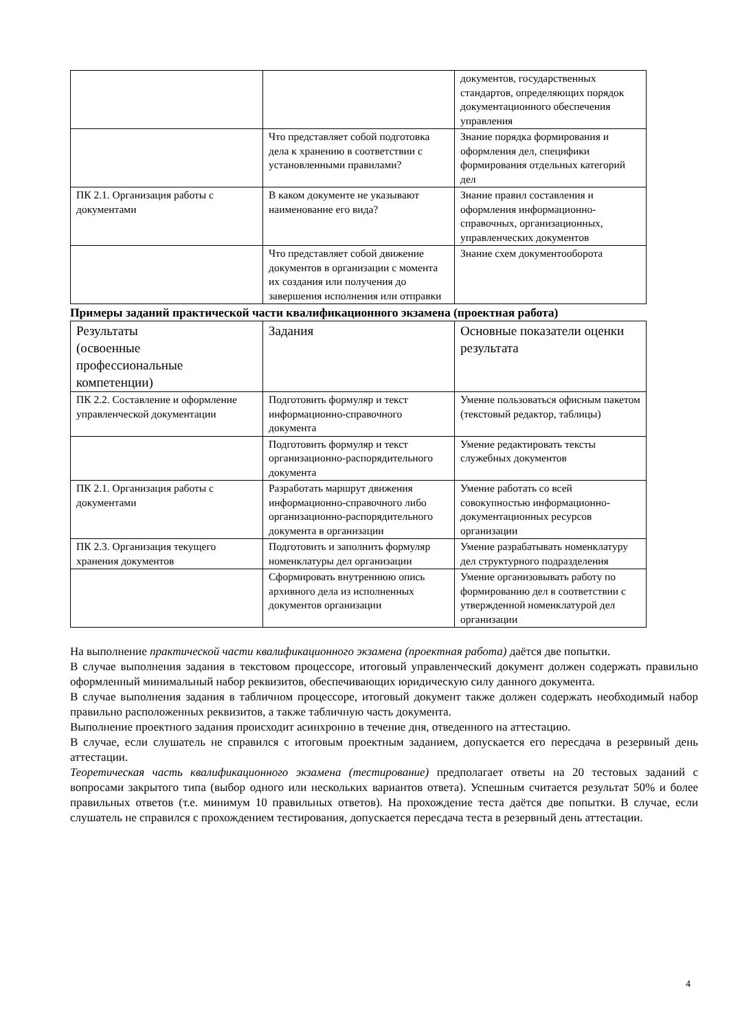| | | документов, государственных стандартов, определяющих порядок документационного обеспечения управления |
| | Что представляет собой подготовка дела к хранению в соответствии с установленными правилами? | Знание порядка формирования и оформления дел, специфики формирования отдельных категорий дел |
| ПК 2.1. Организация работы с документами | В каком документе не указывают наименование его вида? | Знание правил составления и оформления информационно-справочных, организационных, управленческих документов |
| | Что представляет собой движение документов в организации с момента их создания или получения до завершения исполнения или отправки | Знание схем документооборота |
Примеры заданий практической части квалификационного экзамена (проектная работа)
| Результаты (освоенные профессиональные компетенции) | Задания | Основные показатели оценки результата |
| --- | --- | --- |
| ПК 2.2. Составление и оформление управленческой документации | Подготовить формуляр и текст информационно-справочного документа | Умение пользоваться офисным пакетом (текстовый редактор, таблицы) |
| | Подготовить формуляр и текст организационно-распорядительного документа | Умение редактировать тексты служебных документов |
| ПК 2.1. Организация работы с документами | Разработать маршрут движения информационно-справочного либо организационно-распорядительного документа в организации | Умение работать со всей совокупностью информационно-документационных ресурсов организации |
| ПК 2.3. Организация текущего хранения документов | Подготовить и заполнить формуляр номенклатуры дел организации | Умение разрабатывать номенклатуру дел структурного подразделения |
| | Сформировать внутреннюю опись архивного дела из исполненных документов организации | Умение организовывать работу по формированию дел в соответствии с утвержденной номенклатурой дел организации |
На выполнение практической части квалификационного экзамена (проектная работа) даётся две попытки.
В случае выполнения задания в текстовом процессоре, итоговый управленческий документ должен содержать правильно оформленный минимальный набор реквизитов, обеспечивающих юридическую силу данного документа.
В случае выполнения задания в табличном процессоре, итоговый документ также должен содержать необходимый набор правильно расположенных реквизитов, а также табличную часть документа.
Выполнение проектного задания происходит асинхронно в течение дня, отведенного на аттестацию.
В случае, если слушатель не справился с итоговым проектным заданием, допускается его пересдача в резервный день аттестации.
Теоретическая часть квалификационного экзамена (тестирование) предполагает ответы на 20 тестовых заданий с вопросами закрытого типа (выбор одного или нескольких вариантов ответа). Успешным считается результат 50% и более правильных ответов (т.е. минимум 10 правильных ответов). На прохождение теста даётся две попытки. В случае, если слушатель не справился с прохождением тестирования, допускается пересдача теста в резервный день аттестации.
4